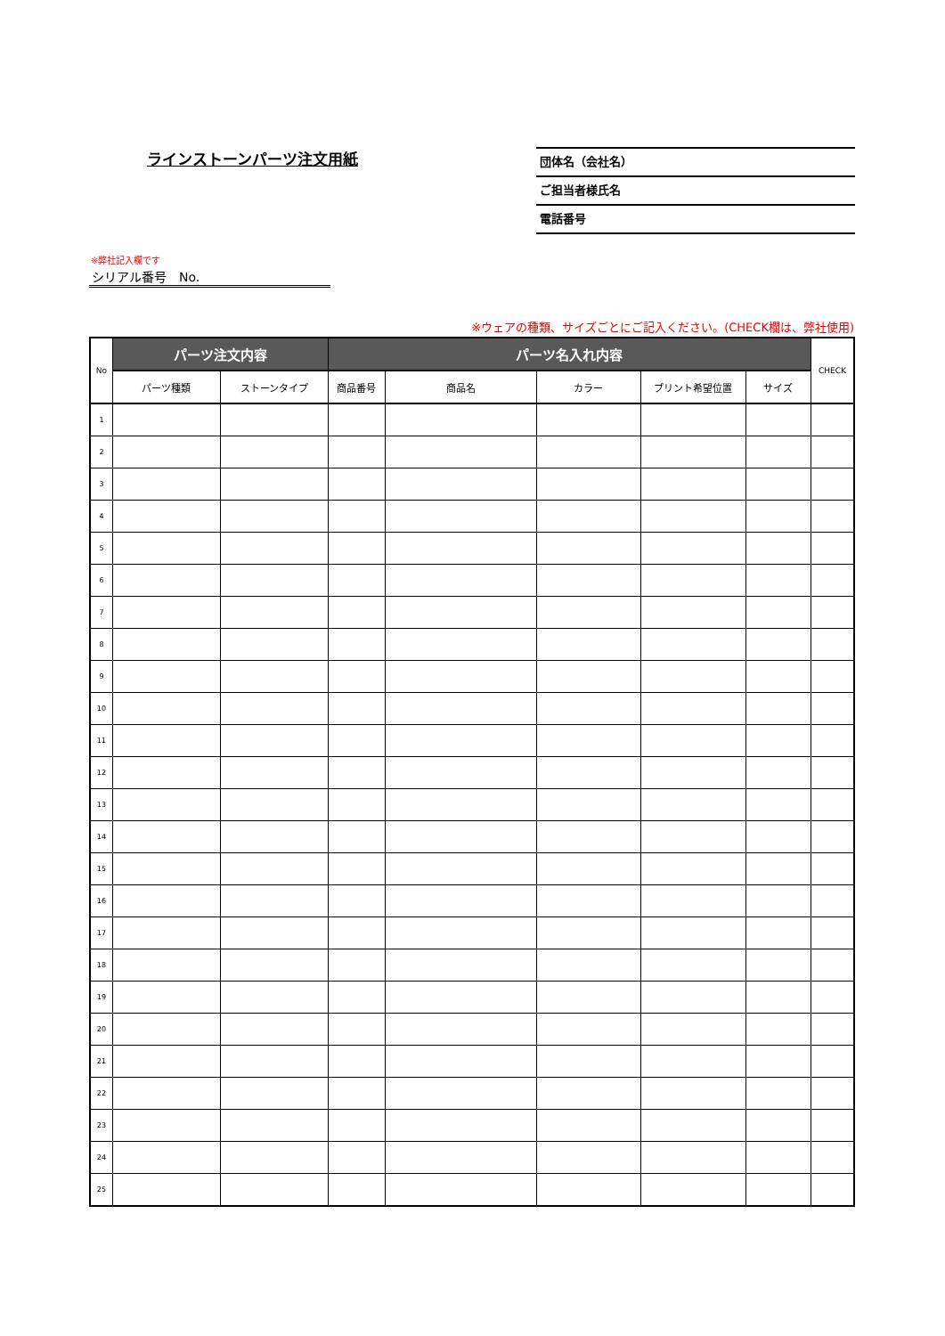ラインストーンパーツ注文用紙
団体名（会社名）
ご担当者様氏名
電話番号
※弊社記入欄です
シリアル番号　No.
※ウェアの種類、サイズごとにご記入ください。(CHECK欄は、弊社使用)
| No | パーツ注文内容 | | パーツ名入れ内容 | | | | | CHECK |
| --- | --- | --- | --- | --- | --- | --- | --- | --- |
| | パーツ種類 | ストーンタイプ | 商品番号 | 商品名 | カラー | プリント希望位置 | サイズ | |
| 1 | | | | | | | | |
| 2 | | | | | | | | |
| 3 | | | | | | | | |
| 4 | | | | | | | | |
| 5 | | | | | | | | |
| 6 | | | | | | | | |
| 7 | | | | | | | | |
| 8 | | | | | | | | |
| 9 | | | | | | | | |
| 10 | | | | | | | | |
| 11 | | | | | | | | |
| 12 | | | | | | | | |
| 13 | | | | | | | | |
| 14 | | | | | | | | |
| 15 | | | | | | | | |
| 16 | | | | | | | | |
| 17 | | | | | | | | |
| 18 | | | | | | | | |
| 19 | | | | | | | | |
| 20 | | | | | | | | |
| 21 | | | | | | | | |
| 22 | | | | | | | | |
| 23 | | | | | | | | |
| 24 | | | | | | | | |
| 25 | | | | | | | | |